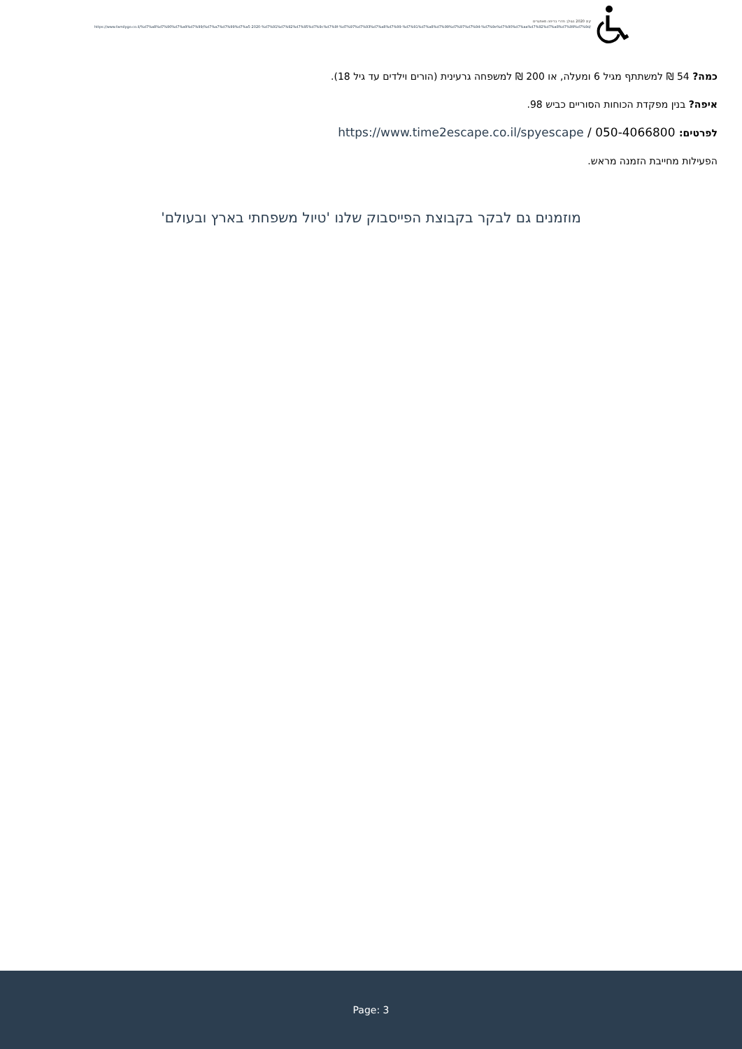קיץ 2020 בגולן: חדרי בריחה מאתגרים
https://www.familygo.co.il/%d7%a8%d7%90%d7%a9%d7%99/%d7%a7%d7%99%d7%a5-2020-%d7%91%d7%92%d7%95%d7%9c%d7%9f-%d7%97%d7%93%d7%a8%d7%99-%d7%91%d7%a8%d7%99%d7%97%d7%94-%d7%9e%d7%90%d7%aa%d7%92%d7%a8%d7%99%d7%9d/
כמה? 54 ₪ למשתתף מגיל 6 ומעלה, או 200 ₪ למשפחה גרעינית (הורים וילדים עד גיל 18).
איפה? בנין מפקדת הכוחות הסוריים כביש 98.
לפרטים: 050-4066800 / https://www.time2escape.co.il/spyescape
הפעילות מחייבת הזמנה מראש.
מוזמנים גם לבקר בקבוצת הפייסבוק שלנו 'טיול משפחתי בארץ ובעולם'
Page: 3